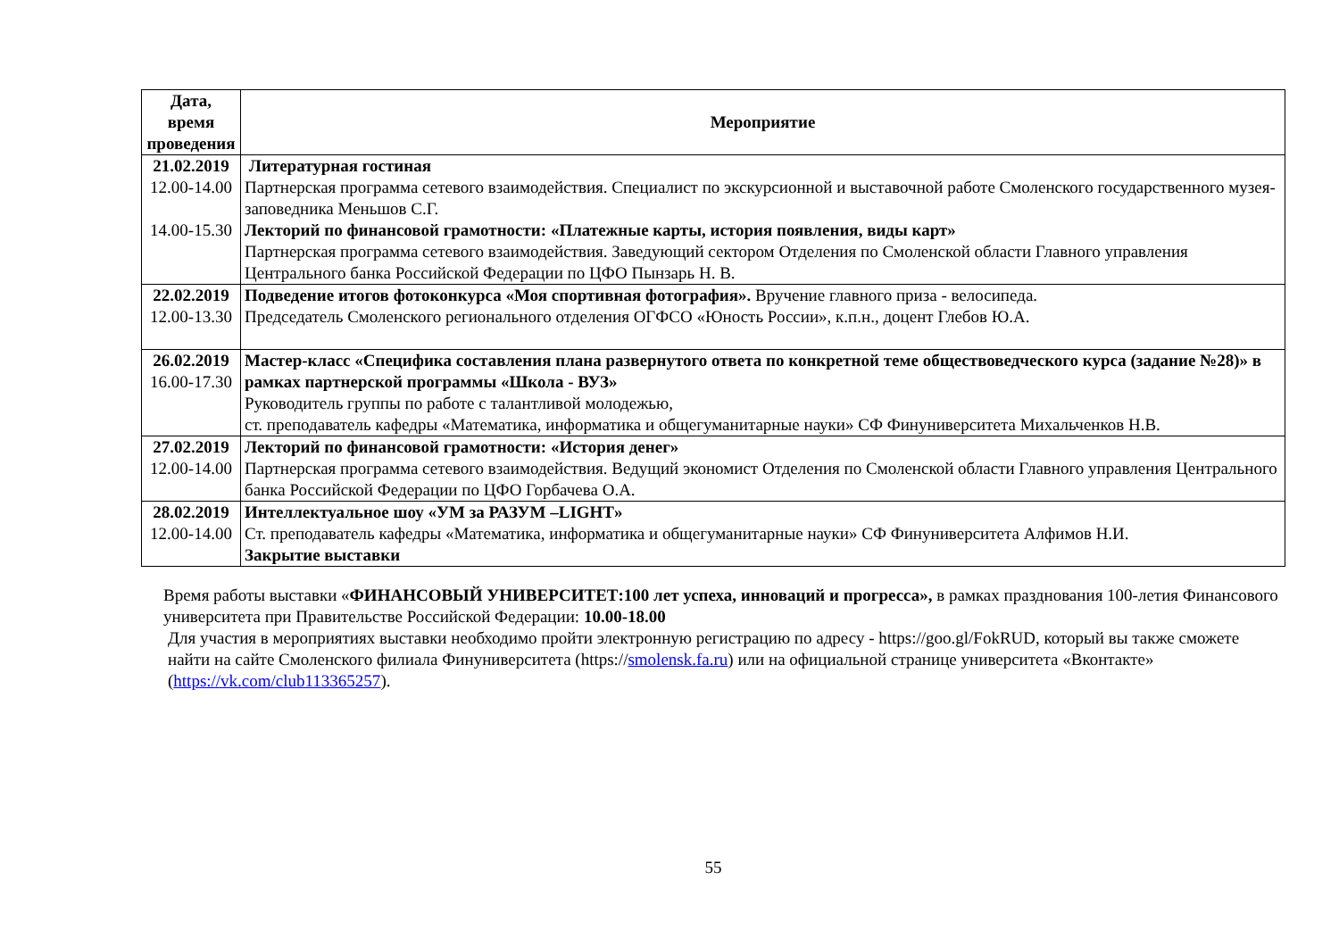| Дата, время проведения | Мероприятие |
| --- | --- |
| 21.02.2019 12.00-14.00 14.00-15.30 | Литературная гостиная Партнерская программа сетевого взаимодействия. Специалист по экскурсионной и выставочной работе Смоленского государственного музея-заповедника Меньшов С.Г. Лекторий по финансовой грамотности: «Платежные карты, история появления, виды карт» Партнерская программа сетевого взаимодействия. Заведующий сектором Отделения по Смоленской области Главного управления Центрального банка Российской Федерации по ЦФО Пынзарь Н. В. |
| 22.02.2019 12.00-13.30 | Подведение итогов фотоконкурса «Моя спортивная фотография». Вручение главного приза - велосипеда. Председатель Смоленского регионального отделения ОГФСО «Юность России», к.п.н., доцент Глебов Ю.А. |
| 26.02.2019 16.00-17.30 | Мастер-класс «Специфика составления плана развернутого ответа по конкретной теме обществоведческого курса (задание №28)» в рамках партнерской программы «Школа - ВУЗ» Руководитель группы по работе с талантливой молодежью, ст. преподаватель кафедры «Математика, информатика и общегуманитарные науки» СФ Финуниверситета Михальченков Н.В. |
| 27.02.2019 12.00-14.00 | Лекторий по финансовой грамотности: «История денег» Партнерская программа сетевого взаимодействия. Ведущий экономист Отделения по Смоленской области Главного управления Центрального банка Российской Федерации по ЦФО Горбачева О.А. |
| 28.02.2019 12.00-14.00 | Интеллектуальное шоу «УМ за РАЗУМ –LIGHT» Ст. преподаватель кафедры «Математика, информатика и общегуманитарные науки» СФ Финуниверситета Алфимов Н.И. Закрытие выставки |
Время работы выставки «ФИНАНСОВЫЙ УНИВЕРСИТЕТ:100 лет успеха, инноваций и прогресса», в рамках празднования 100-летия Финансового университета при Правительстве Российской Федерации: 10.00-18.00
Для участия в мероприятиях выставки необходимо пройти электронную регистрацию по адресу - https://goo.gl/FokRUD, который вы также сможете найти на сайте Смоленского филиала Финуниверситета (https://smolensk.fa.ru) или на официальной странице университета «Вконтакте» (https://vk.com/club113365257).
55